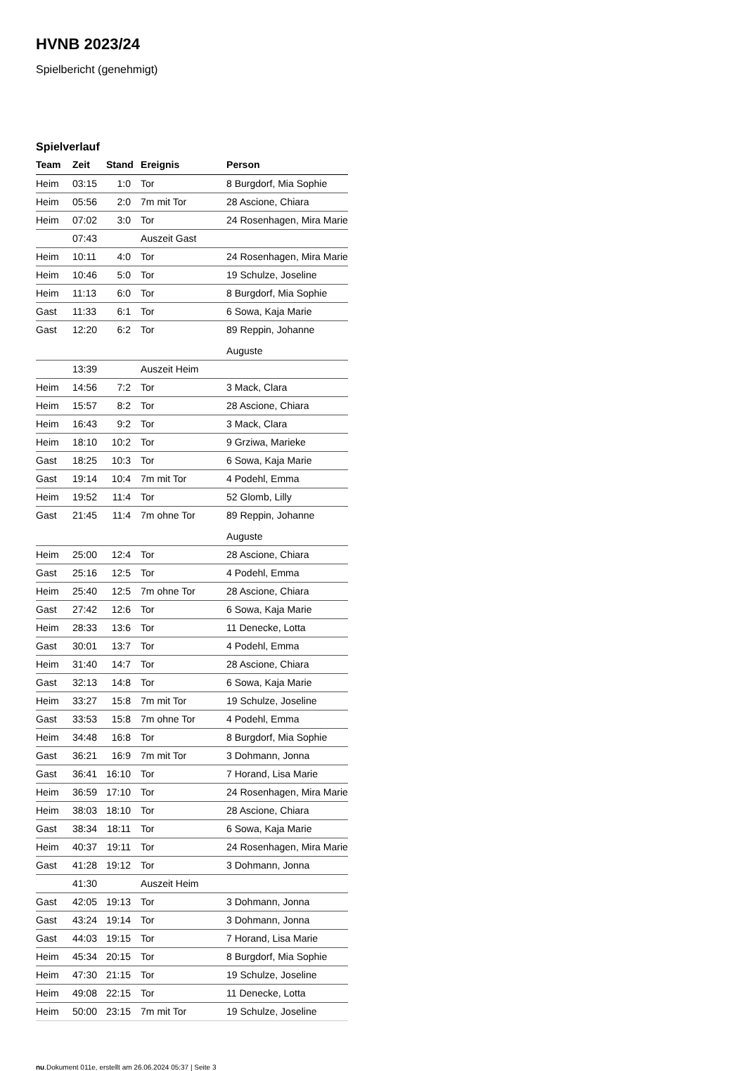HVNB 2023/24
Spielbericht (genehmigt)
Spielverlauf
| Team | Zeit | Stand | Ereignis | Person |
| --- | --- | --- | --- | --- |
| Heim | 03:15 | 1:0 | Tor | 8 Burgdorf, Mia Sophie |
| Heim | 05:56 | 2:0 | 7m mit Tor | 28 Ascione, Chiara |
| Heim | 07:02 | 3:0 | Tor | 24 Rosenhagen, Mira Marie |
| | 07:43 | | Auszeit Gast | |
| Heim | 10:11 | 4:0 | Tor | 24 Rosenhagen, Mira Marie |
| Heim | 10:46 | 5:0 | Tor | 19 Schulze, Joseline |
| Heim | 11:13 | 6:0 | Tor | 8 Burgdorf, Mia Sophie |
| Gast | 11:33 | 6:1 | Tor | 6 Sowa, Kaja Marie |
| Gast | 12:20 | 6:2 | Tor | 89 Reppin, Johanne Auguste |
| | 13:39 | | Auszeit Heim | |
| Heim | 14:56 | 7:2 | Tor | 3 Mack, Clara |
| Heim | 15:57 | 8:2 | Tor | 28 Ascione, Chiara |
| Heim | 16:43 | 9:2 | Tor | 3 Mack, Clara |
| Heim | 18:10 | 10:2 | Tor | 9 Grziwa, Marieke |
| Gast | 18:25 | 10:3 | Tor | 6 Sowa, Kaja Marie |
| Gast | 19:14 | 10:4 | 7m mit Tor | 4 Podehl, Emma |
| Heim | 19:52 | 11:4 | Tor | 52 Glomb, Lilly |
| Gast | 21:45 | 11:4 | 7m ohne Tor | 89 Reppin, Johanne Auguste |
| Heim | 25:00 | 12:4 | Tor | 28 Ascione, Chiara |
| Gast | 25:16 | 12:5 | Tor | 4 Podehl, Emma |
| Heim | 25:40 | 12:5 | 7m ohne Tor | 28 Ascione, Chiara |
| Gast | 27:42 | 12:6 | Tor | 6 Sowa, Kaja Marie |
| Heim | 28:33 | 13:6 | Tor | 11 Denecke, Lotta |
| Gast | 30:01 | 13:7 | Tor | 4 Podehl, Emma |
| Heim | 31:40 | 14:7 | Tor | 28 Ascione, Chiara |
| Gast | 32:13 | 14:8 | Tor | 6 Sowa, Kaja Marie |
| Heim | 33:27 | 15:8 | 7m mit Tor | 19 Schulze, Joseline |
| Gast | 33:53 | 15:8 | 7m ohne Tor | 4 Podehl, Emma |
| Heim | 34:48 | 16:8 | Tor | 8 Burgdorf, Mia Sophie |
| Gast | 36:21 | 16:9 | 7m mit Tor | 3 Dohmann, Jonna |
| Gast | 36:41 | 16:10 | Tor | 7 Horand, Lisa Marie |
| Heim | 36:59 | 17:10 | Tor | 24 Rosenhagen, Mira Marie |
| Heim | 38:03 | 18:10 | Tor | 28 Ascione, Chiara |
| Gast | 38:34 | 18:11 | Tor | 6 Sowa, Kaja Marie |
| Heim | 40:37 | 19:11 | Tor | 24 Rosenhagen, Mira Marie |
| Gast | 41:28 | 19:12 | Tor | 3 Dohmann, Jonna |
| | 41:30 | | Auszeit Heim | |
| Gast | 42:05 | 19:13 | Tor | 3 Dohmann, Jonna |
| Gast | 43:24 | 19:14 | Tor | 3 Dohmann, Jonna |
| Gast | 44:03 | 19:15 | Tor | 7 Horand, Lisa Marie |
| Heim | 45:34 | 20:15 | Tor | 8 Burgdorf, Mia Sophie |
| Heim | 47:30 | 21:15 | Tor | 19 Schulze, Joseline |
| Heim | 49:08 | 22:15 | Tor | 11 Denecke, Lotta |
| Heim | 50:00 | 23:15 | 7m mit Tor | 19 Schulze, Joseline |
nu.Dokument 011e, erstellt am 26.06.2024 05:37 | Seite 3